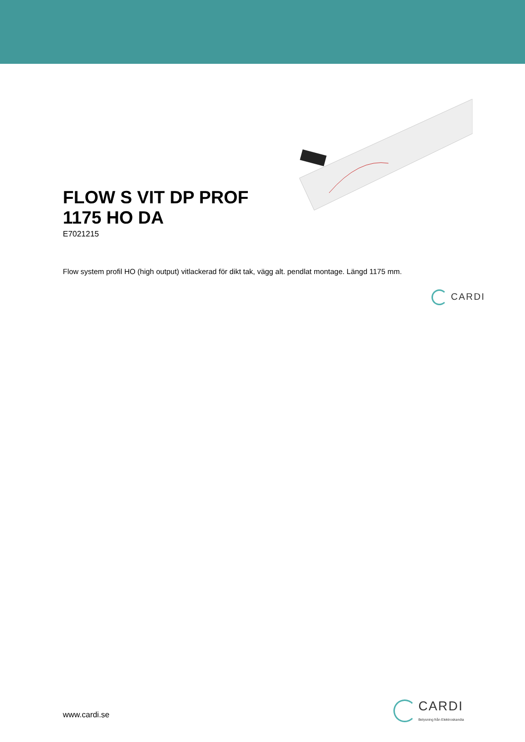FLOW S VIT DP PROF 1175 HO DA
E7021215
Flow system profil HO (high output) vitlackerad för dikt tak, vägg alt. pendlat montage. Längd 1175 mm.
CARDI
www.cardi.se
CARDI
Belysning från Elektroskandia